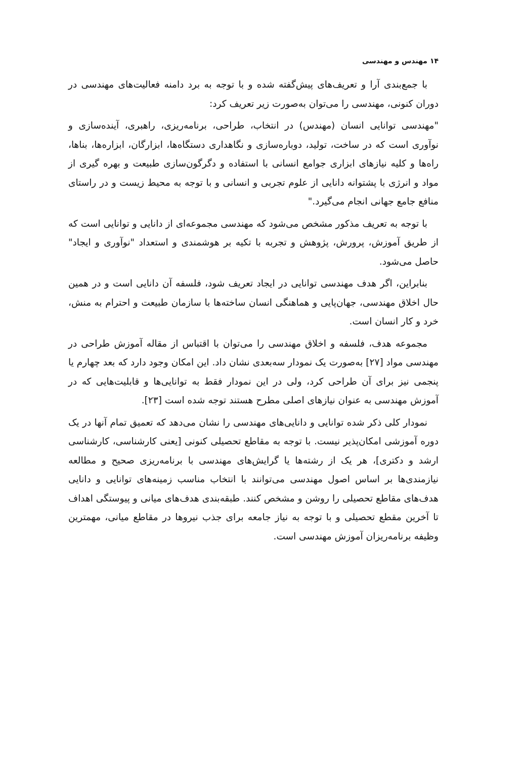۱۴ مهندس و مهندسی
با جمع‌بندی آرا و تعریف‌های پیش‌گفته شده و با توجه به برد دامنه فعالیت‌های مهندسی در دوران کنونی، مهندسی را می‌توان به‌صورت زیر تعریف کرد:
"مهندسی توانایی انسان (مهندس) در انتخاب، طراحی، برنامه‌ریزی، راهبری، آینده‌سازی و نوآوری است که در ساخت، تولید، دوباره‌سازی و نگاهداری دستگاه‌ها، ابزارگان، ابزاره‌ها، بناها، راه‌ها و کلیه نیازهای ابزاری جوامع انسانی با استفاده و دگرگون‌سازی طبیعت و بهره گیری از مواد و انرژی با پشتوانه دانایی از علوم تجربی و انسانی و با توجه به محیط زیست و در راستای منافع جامع جهانی انجام می‌گیرد."
با توجه به تعریف مذکور مشخص می‌شود که مهندسی مجموعه‌ای از دانایی و توانایی است که از طریق آموزش، پرورش، پژوهش و تجربه با تکیه بر هوشمندی و استعداد "نوآوری و ایجاد" حاصل می‌شود.
بنابراین، اگر هدف مهندسی توانایی در ایجاد تعریف شود، فلسفه آن دانایی است و در همین حال اخلاق مهندسی، جهان‌پایی و هماهنگی انسان ساخته‌ها با سازمان طبیعت و احترام به منش، خرد و کار انسان است.
مجموعه هدف، فلسفه و اخلاق مهندسی را می‌توان با اقتباس از مقاله آموزش طراحی در مهندسی مواد [۲۷] به‌صورت یک نمودار سه‌بعدی نشان داد. این امکان وجود دارد که بعد چهارم یا پنجمی نیز برای آن طراحی کرد، ولی در این نمودار فقط به توانایی‌ها و قابلیت‌هایی که در آموزش مهندسی به عنوان نیازهای اصلی مطرح هستند توجه شده است [۲۳].
نمودار کلی ذکر شده توانایی و دانایی‌های مهندسی را نشان می‌دهد که تعمیق تمام آنها در یک دوره آموزشی امکان‌پذیر نیست. با توجه به مقاطع تحصیلی کنونی [یعنی کارشناسی، کارشناسی ارشد و دکتری]، هر یک از رشته‌ها یا گرایش‌های مهندسی با برنامه‌ریزی صحیح و مطالعه نیازمندی‌ها بر اساس اصول مهندسی می‌توانند با انتخاب مناسب زمینه‌های توانایی و دانایی هدف‌های مقاطع تحصیلی را روشن و مشخص کنند. طبقه‌بندی هدف‌های میانی و پیوستگی اهداف تا آخرین مقطع تحصیلی و با توجه به نیاز جامعه برای جذب نیروها در مقاطع میانی، مهمترین وظیفه برنامه‌ریزان آموزش مهندسی است.